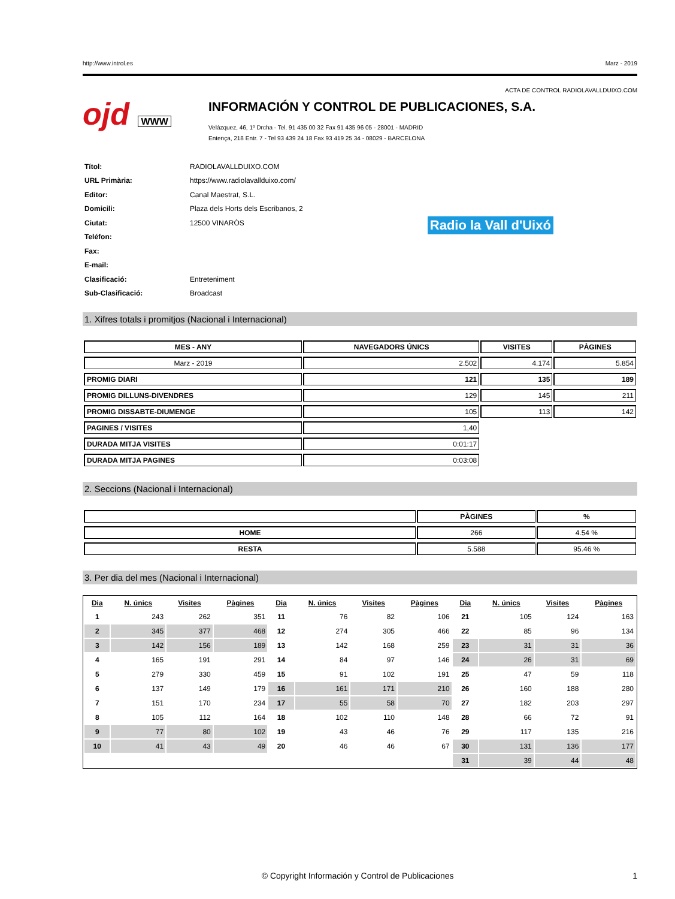http://www.introl.es Marz - 2019
ACTA DE CONTROL RADIOLAVALLDUIXO.COM
ojd WWW
INFORMACIÓN Y CONTROL DE PUBLICACIONES, S.A.
Velázquez, 46, 1º Drcha - Tel. 91 435 00 32 Fax 91 435 96 05 - 28001 - MADRID
Entença, 218 Entr. 7 - Tel 93 439 24 18 Fax 93 419 25 34 - 08029 - BARCELONA
| Títol: | RADIOLAVALLDUIXO.COM |
| URL Primària: | https://www.radiolavallduixo.com/ |
| Editor: | Canal Maestrat, S.L. |
| Domicili: | Plaza dels Horts dels Escribanos, 2 |
| Ciutat: | 12500 VINARÒS |
| Teléfon: | |
| Fax: | |
| E-mail: | |
| Clasificació: | Entreteniment |
| Sub-Clasificació: | Broadcast |
Radio la Vall d'Uixó
1. Xifres totals i promitjos (Nacional i Internacional)
| MES - ANY | NAVEGADORS ÚNICS | VISITES | PÀGINES |
| --- | --- | --- | --- |
| Marz - 2019 | 2.502 | 4.174 | 5.854 |
| PROMIG DIARI | 121 | 135 | 189 |
| PROMIG DILLUNS-DIVENDRES | 129 | 145 | 211 |
| PROMIG DISSABTE-DIUMENGE | 105 | 113 | 142 |
| PAGINES / VISITES | 1,40 | | |
| DURADA MITJA VISITES | 0:01:17 | | |
| DURADA MITJA PAGINES | 0:03:08 | | |
2. Seccions (Nacional i Internacional)
| | PÀGINES | % |
| --- | --- | --- |
| HOME | 266 | 4.54 % |
| RESTA | 5.588 | 95.46 % |
3. Per dia del mes (Nacional i Internacional)
| Dia | N. únics | Visites | Pàgines | Dia | N. únics | Visites | Pàgines | Dia | N. únics | Visites | Pàgines |
| --- | --- | --- | --- | --- | --- | --- | --- | --- | --- | --- | --- |
| 1 | 243 | 262 | 351 | 11 | 76 | 82 | 106 | 21 | 105 | 124 | 163 |
| 2 | 345 | 377 | 468 | 12 | 274 | 305 | 466 | 22 | 85 | 96 | 134 |
| 3 | 142 | 156 | 189 | 13 | 142 | 168 | 259 | 23 | 31 | 31 | 36 |
| 4 | 165 | 191 | 291 | 14 | 84 | 97 | 146 | 24 | 26 | 31 | 69 |
| 5 | 279 | 330 | 459 | 15 | 91 | 102 | 191 | 25 | 47 | 59 | 118 |
| 6 | 137 | 149 | 179 | 16 | 161 | 171 | 210 | 26 | 160 | 188 | 280 |
| 7 | 151 | 170 | 234 | 17 | 55 | 58 | 70 | 27 | 182 | 203 | 297 |
| 8 | 105 | 112 | 164 | 18 | 102 | 110 | 148 | 28 | 66 | 72 | 91 |
| 9 | 77 | 80 | 102 | 19 | 43 | 46 | 76 | 29 | 117 | 135 | 216 |
| 10 | 41 | 43 | 49 | 20 | 46 | 46 | 67 | 30 | 131 | 136 | 177 |
| | | | | | | | | 31 | 39 | 44 | 48 |
© Copyright Información y Control de Publicaciones 1